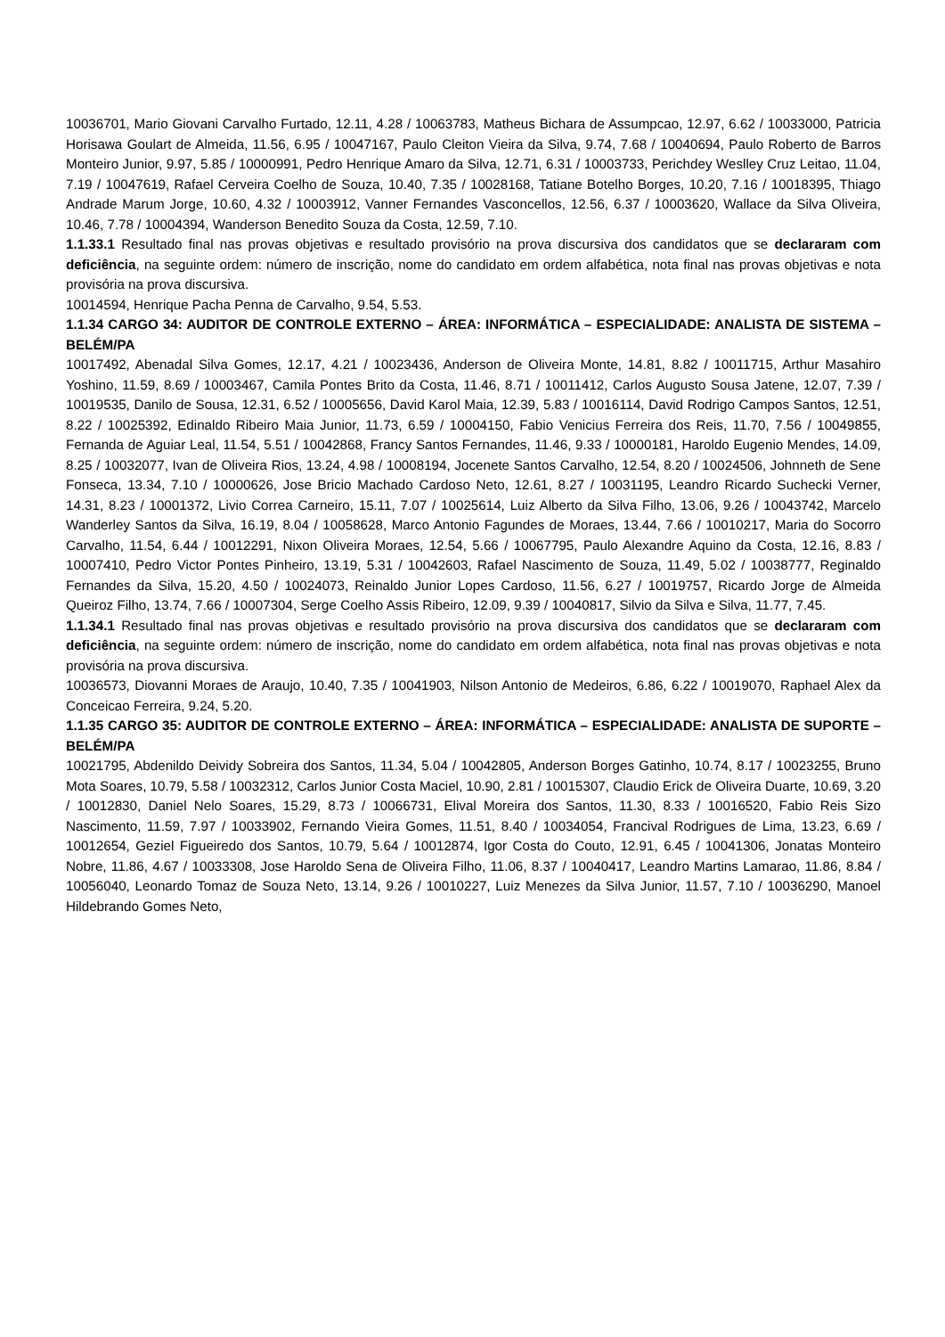10036701, Mario Giovani Carvalho Furtado, 12.11, 4.28 / 10063783, Matheus Bichara de Assumpcao, 12.97, 6.62 / 10033000, Patricia Horisawa Goulart de Almeida, 11.56, 6.95 / 10047167, Paulo Cleiton Vieira da Silva, 9.74, 7.68 / 10040694, Paulo Roberto de Barros Monteiro Junior, 9.97, 5.85 / 10000991, Pedro Henrique Amaro da Silva, 12.71, 6.31 / 10003733, Perichdey Weslley Cruz Leitao, 11.04, 7.19 / 10047619, Rafael Cerveira Coelho de Souza, 10.40, 7.35 / 10028168, Tatiane Botelho Borges, 10.20, 7.16 / 10018395, Thiago Andrade Marum Jorge, 10.60, 4.32 / 10003912, Vanner Fernandes Vasconcellos, 12.56, 6.37 / 10003620, Wallace da Silva Oliveira, 10.46, 7.78 / 10004394, Wanderson Benedito Souza da Costa, 12.59, 7.10.
1.1.33.1 Resultado final nas provas objetivas e resultado provisório na prova discursiva dos candidatos que se declararam com deficiência, na seguinte ordem: número de inscrição, nome do candidato em ordem alfabética, nota final nas provas objetivas e nota provisória na prova discursiva.
10014594, Henrique Pacha Penna de Carvalho, 9.54, 5.53.
1.1.34 CARGO 34: AUDITOR DE CONTROLE EXTERNO – ÁREA: INFORMÁTICA – ESPECIALIDADE: ANALISTA DE SISTEMA – BELÉM/PA
10017492, Abenadal Silva Gomes, 12.17, 4.21 / 10023436, Anderson de Oliveira Monte, 14.81, 8.82 / 10011715, Arthur Masahiro Yoshino, 11.59, 8.69 / 10003467, Camila Pontes Brito da Costa, 11.46, 8.71 / 10011412, Carlos Augusto Sousa Jatene, 12.07, 7.39 / 10019535, Danilo de Sousa, 12.31, 6.52 / 10005656, David Karol Maia, 12.39, 5.83 / 10016114, David Rodrigo Campos Santos, 12.51, 8.22 / 10025392, Edinaldo Ribeiro Maia Junior, 11.73, 6.59 / 10004150, Fabio Venicius Ferreira dos Reis, 11.70, 7.56 / 10049855, Fernanda de Aguiar Leal, 11.54, 5.51 / 10042868, Francy Santos Fernandes, 11.46, 9.33 / 10000181, Haroldo Eugenio Mendes, 14.09, 8.25 / 10032077, Ivan de Oliveira Rios, 13.24, 4.98 / 10008194, Jocenete Santos Carvalho, 12.54, 8.20 / 10024506, Johnneth de Sene Fonseca, 13.34, 7.10 / 10000626, Jose Bricio Machado Cardoso Neto, 12.61, 8.27 / 10031195, Leandro Ricardo Suchecki Verner, 14.31, 8.23 / 10001372, Livio Correa Carneiro, 15.11, 7.07 / 10025614, Luiz Alberto da Silva Filho, 13.06, 9.26 / 10043742, Marcelo Wanderley Santos da Silva, 16.19, 8.04 / 10058628, Marco Antonio Fagundes de Moraes, 13.44, 7.66 / 10010217, Maria do Socorro Carvalho, 11.54, 6.44 / 10012291, Nixon Oliveira Moraes, 12.54, 5.66 / 10067795, Paulo Alexandre Aquino da Costa, 12.16, 8.83 / 10007410, Pedro Victor Pontes Pinheiro, 13.19, 5.31 / 10042603, Rafael Nascimento de Souza, 11.49, 5.02 / 10038777, Reginaldo Fernandes da Silva, 15.20, 4.50 / 10024073, Reinaldo Junior Lopes Cardoso, 11.56, 6.27 / 10019757, Ricardo Jorge de Almeida Queiroz Filho, 13.74, 7.66 / 10007304, Serge Coelho Assis Ribeiro, 12.09, 9.39 / 10040817, Silvio da Silva e Silva, 11.77, 7.45.
1.1.34.1 Resultado final nas provas objetivas e resultado provisório na prova discursiva dos candidatos que se declararam com deficiência, na seguinte ordem: número de inscrição, nome do candidato em ordem alfabética, nota final nas provas objetivas e nota provisória na prova discursiva.
10036573, Diovanni Moraes de Araujo, 10.40, 7.35 / 10041903, Nilson Antonio de Medeiros, 6.86, 6.22 / 10019070, Raphael Alex da Conceicao Ferreira, 9.24, 5.20.
1.1.35 CARGO 35: AUDITOR DE CONTROLE EXTERNO – ÁREA: INFORMÁTICA – ESPECIALIDADE: ANALISTA DE SUPORTE – BELÉM/PA
10021795, Abdenildo Deividy Sobreira dos Santos, 11.34, 5.04 / 10042805, Anderson Borges Gatinho, 10.74, 8.17 / 10023255, Bruno Mota Soares, 10.79, 5.58 / 10032312, Carlos Junior Costa Maciel, 10.90, 2.81 / 10015307, Claudio Erick de Oliveira Duarte, 10.69, 3.20 / 10012830, Daniel Nelo Soares, 15.29, 8.73 / 10066731, Elival Moreira dos Santos, 11.30, 8.33 / 10016520, Fabio Reis Sizo Nascimento, 11.59, 7.97 / 10033902, Fernando Vieira Gomes, 11.51, 8.40 / 10034054, Francival Rodrigues de Lima, 13.23, 6.69 / 10012654, Geziel Figueiredo dos Santos, 10.79, 5.64 / 10012874, Igor Costa do Couto, 12.91, 6.45 / 10041306, Jonatas Monteiro Nobre, 11.86, 4.67 / 10033308, Jose Haroldo Sena de Oliveira Filho, 11.06, 8.37 / 10040417, Leandro Martins Lamarao, 11.86, 8.84 / 10056040, Leonardo Tomaz de Souza Neto, 13.14, 9.26 / 10010227, Luiz Menezes da Silva Junior, 11.57, 7.10 / 10036290, Manoel Hildebrando Gomes Neto,